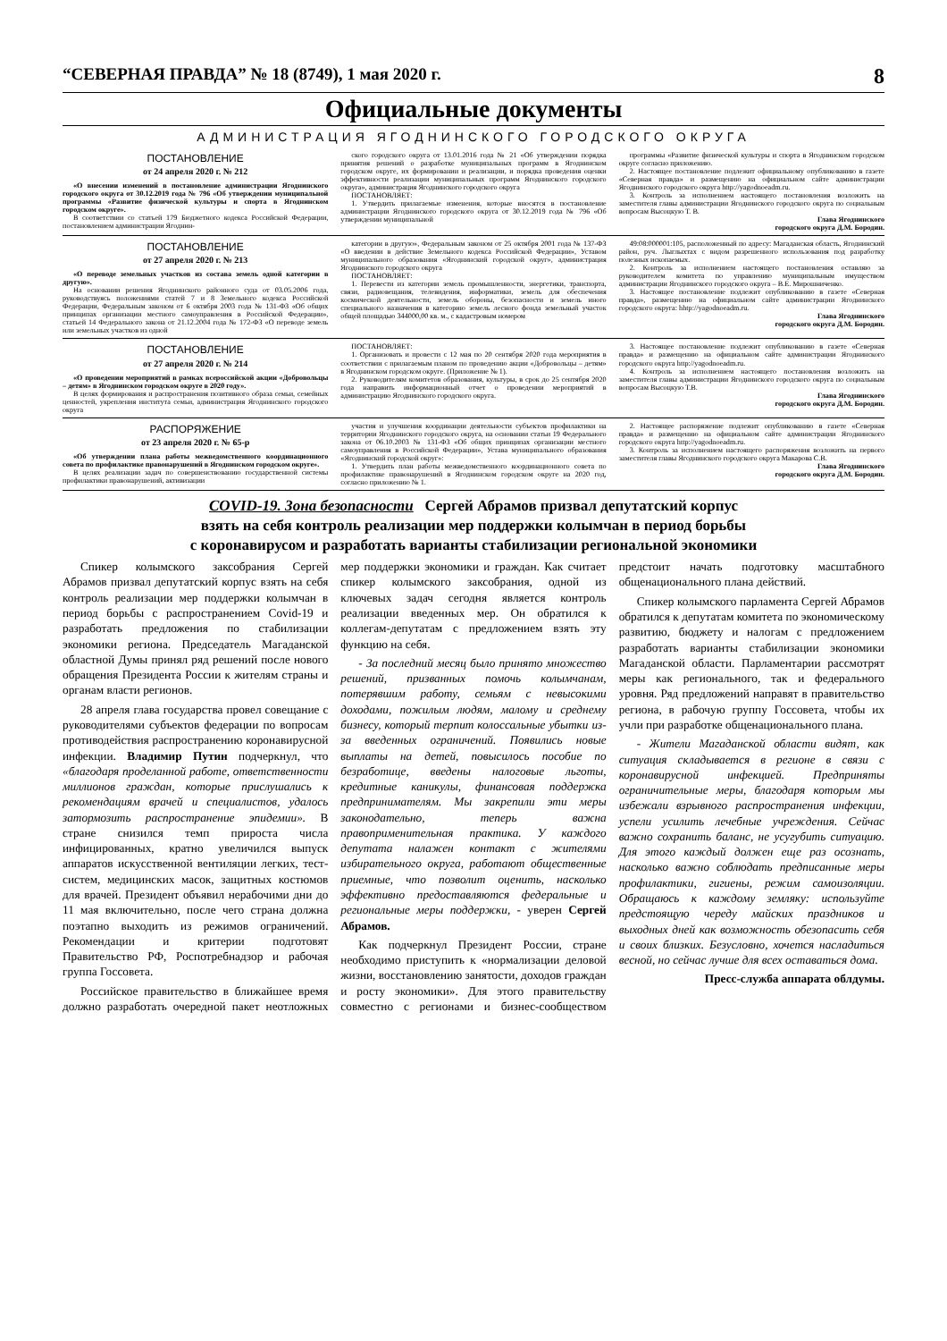“СЕВЕРНАЯ ПРАВДА” № 18 (8749), 1 мая 2020 г. 8
Официальные документы
АДМИНИСТРАЦИЯ ЯГОДНИНСКОГО ГОРОДСКОГО ОКРУГА
ПОСТАНОВЛЕНИЕ
от 24 апреля 2020 г. № 212
«О внесении изменений в постановление администрации Ягоднинского городского округа от 30.12.2019 года № 796 «Об утверждении муниципальной программы «Развитие физической культуры и спорта в Ягоднинском городском округе».
В соответствии со статьей 179 Бюджетного кодекса Российской Федерации, постановлением администрации Ягоднин-
ского городского округа от 13.01.2016 года № 21 «Об утверждении порядка принятия решений о разработке муниципальных программ в Ягоднинском городском округе, их формировании и реализации, и порядка проведения оценки эффективности реализации муниципальных программ Ягоднинского городского округа», администрация Ягоднинского городского округа
ПОСТАНОВЛЯЕТ:
1. Утвердить прилагаемые изменения, которые вносятся в постановление администрации Ягоднинского городского округа от 30.12.2019 года № 796 «Об утверждении муниципальной
программы «Развитие физической культуры и спорта в Ягоднинском городском округе согласно приложению.
2. Настоящее постановление подлежит официальному опубликованию в газете «Северная правда» и размещению на официальном сайте администрации Ягоднинского городского округа http://yagodnoeadm.ru.
3. Контроль за исполнением настоящего постановления возложить на заместителя главы администрации Ягоднинского городского округа по социальным вопросам Высоцкую Т. В.
Глава Ягоднинского
городского округа Д.М. Бородин.
ПОСТАНОВЛЕНИЕ
от 27 апреля 2020 г. № 213
«О переводе земельных участков из состава земель одной категории в другую».
На основании решения Ягоднинского районного суда от 03.05.2006 года, руководствуясь положениями статей 7 и 8 Земельного кодекса Российской Федерации, Федеральным законом от 6 октября 2003 года № 131-ФЗ «Об общих принципах организации местного самоуправления в Российской Федерации», статьей 14 Федерального закона от 21.12.2004 года № 172-ФЗ «О переводе земель или земельных участков из одной
категории в другую», Федеральным законом от 25 октября 2001 года № 137-ФЗ «О введении в действие Земельного кодекса Российской Федерации», Уставом муниципального образования «Ягоднинский городской округ», администрация Ягоднинского городского округа
ПОСТАНОВЛЯЕТ:
1. Перевести из категории земель промышленности, энергетики, транспорта, связи, радиовещания, телевидения, информатики, земель для обеспечения космической деятельности, земель обороны, безопасности и земель иного специального назначения в категорию земель лесного фонда земельный участок общей площадью 344000,00 кв. м., с кадастровым номером
49:08:000001:105, расположенный по адресу: Магаданская область, Ягоднинский район, руч. Лыглыхтах с видом разрешенного использования под разработку полезных ископаемых.
2. Контроль за исполнением настоящего постановления оставляю за руководителем комитета по управлению муниципальным имуществом администрации Ягоднинского городского округа – В.Е. Мирошниченко.
3. Настоящее постановление подлежит опубликованию в газете «Северная правда», размещению на официальном сайте администрации Ягоднинского городского округа: hhtp://yagodnoeadm.ru.
Глава Ягоднинского
городского округа Д.М. Бородин.
ПОСТАНОВЛЕНИЕ
от 27 апреля 2020 г. № 214
«О проведении мероприятий в рамках всероссийской акции «Добровольцы – детям» в Ягоднинском городском округе в 2020 году».
В целях формирования и распространения позитивного образа семьи, семейных ценностей, укрепления института семьи, администрация Ягоднинского городского округа
ПОСТАНОВЛЯЕТ:
1. Организовать и провести с 12 мая по 20 сентября 2020 года мероприятия в соответствии с прилагаемым планом по проведению акции «Добровольцы – детям» в Ягоднинском городском округе. (Приложение № 1).
2. Руководителям комитетов образования, культуры, в срок до 25 сентября 2020 года направить информационный отчет о проведении мероприятий в администрацию Ягоднинского городского округа.
3. Настоящее постановление подлежит опубликованию в газете «Северная правда» и размещению на официальном сайте администрации Ягоднинского городского округа http://yagodnoeadm.ru.
4. Контроль за исполнением настоящего постановления возложить на заместителя главы администрации Ягоднинского городского округа по социальным вопросам Высоцкую Т.В.
Глава Ягоднинского
городского округа Д.М. Бородин.
РАСПОРЯЖЕНИЕ
от 23 апреля 2020 г. № 65-р
«Об утверждении плана работы межведомственного координационного совета по профилактике правонарушений в Ягоднинском городском округе».
В целях реализации задач по совершенствованию государственной системы профилактики правонарушений, активизации
участия и улучшения координации деятельности субъектов профилактики на территории Ягоднинского городского округа, на основании статьи 19 Федерального закона от 06.10.2003 № 131-ФЗ «Об общих принципах организации местного самоуправления в Российской Федерации», Устава муниципального образования «Ягоднинский городской округ»:
1. Утвердить план работы межведомственного координационного совета по профилактике правонарушений в Ягоднинском городском округе на 2020 год, согласно приложению № 1.
2. Настоящее распоряжение подлежит опубликованию в газете «Северная правда» и размещению на официальном сайте администрации Ягоднинского городского округа http://yagodnoeadm.ru.
3. Контроль за исполнением настоящего распоряжения возложить на первого заместителя главы Ягоднинского городского округа Макарова С.В.
Глава Ягоднинского
городского округа Д.М. Бородин.
COVID-19. Зона безопасности Сергей Абрамов призвал депутатский корпус
взять на себя контроль реализации мер поддержки колымчан в период борьбы
с коронавирусом и разработать варианты стабилизации региональной экономики
Спикер колымского заксобрания Сергей Абрамов призвал депутатский корпус взять на себя контроль реализации мер поддержки колымчан в период борьбы с распространением Covid-19 и разработать предложения по стабилизации экономики региона. Председатель Магаданской областной Думы принял ряд решений после нового обращения Президента России к жителям страны и органам власти регионов.
28 апреля глава государства провел совещание с руководителями субъектов федерации по вопросам противодействия распространению коронавирусной инфекции. Владимир Путин подчеркнул, что «благодаря проделанной работе, ответственности миллионов граждан, которые прислушались к рекомендациям врачей и специалистов, удалось затормозить распространение эпидемии». В стране снизился темп прироста числа инфицированных, кратно увеличился выпуск аппаратов искусственной вентиляции легких, тест-систем, медицинских масок, защитных костюмов для врачей. Президент объявил нерабочими дни до 11 мая включительно, после чего страна должна поэтапно выходить из режимов ограничений. Рекомендации и критерии подготовят Правительство РФ, Роспотребнадзор и рабочая группа Госсовета.
Российское правительство в ближайшее время должно разработать очередной пакет неотложных мер поддержки экономики и граждан. Как считает спикер колымского заксобрания, одной из ключевых задач сегодня является контроль реализации введенных мер. Он обратился к коллегам-депутатам с предложением взять эту функцию на себя.
- За последний месяц было принято множество решений, призванных помочь колымчанам, потерявшим работу, семьям с невысокими доходами, пожилым людям, малому и среднему бизнесу, который терпит колоссальные убытки из-за введенных ограничений. Появились новые выплаты на детей, повысилось пособие по безработице, введены налоговые льготы, кредитные каникулы, финансовая поддержка предпринимателям. Мы закрепили эти меры законодательно, теперь важна правоприменительная практика. У каждого депутата налажен контакт с жителями избирательного округа, работают общественные приемные, что позволит оценить, насколько эффективно предоставляются федеральные и региональные меры поддержки, - уверен Сергей Абрамов.
Как подчеркнул Президент России, стране необходимо приступить к «нормализации деловой жизни, восстановлению занятости, доходов граждан и росту экономики». Для этого правительству совместно с регионами и бизнес-сообществом предстоит начать подготовку масштабного общенационального плана действий.
Спикер колымского парламента Сергей Абрамов обратился к депутатам комитета по экономическому развитию, бюджету и налогам с предложением разработать варианты стабилизации экономики Магаданской области. Парламентарии рассмотрят меры как регионального, так и федерального уровня. Ряд предложений направят в правительство региона, в рабочую группу Госсовета, чтобы их учли при разработке общенационального плана.
- Жители Магаданской области видят, как ситуация складывается в регионе в связи с коронавирусной инфекцией. Предприняты ограничительные меры, благодаря которым мы избежали взрывного распространения инфекции, успели усилить лечебные учреждения. Сейчас важно сохранить баланс, не усугубить ситуацию. Для этого каждый должен еще раз осознать, насколько важно соблюдать предписанные меры профилактики, гигиены, режим самоизоляции. Обращаюсь к каждому земляку: используйте предстоящую череду майских праздников и выходных дней как возможность обезопасить себя и своих близких. Безусловно, хочется насладиться весной, но сейчас лучше для всех оставаться дома.
Пресс-служба аппарата облдумы.